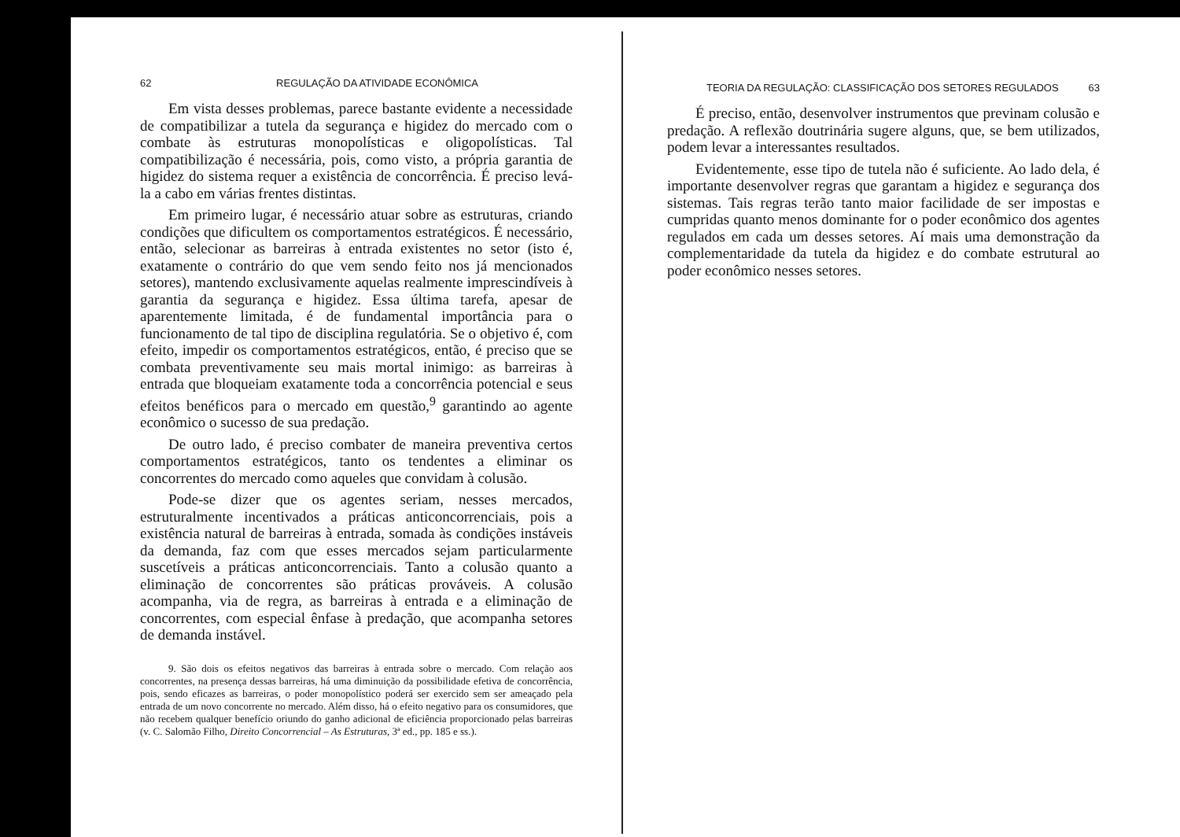62 REGULAÇÃO DA ATIVIDADE ECONÔMICA
Em vista desses problemas, parece bastante evidente a necessidade de compatibilizar a tutela da segurança e higidez do mercado com o combate às estruturas monopolísticas e oligopolísticas. Tal compatibilização é necessária, pois, como visto, a própria garantia de higidez do sistema requer a existência de concorrência. É preciso levá-la a cabo em várias frentes distintas.
Em primeiro lugar, é necessário atuar sobre as estruturas, criando condições que dificultem os comportamentos estratégicos. É necessário, então, selecionar as barreiras à entrada existentes no setor (isto é, exatamente o contrário do que vem sendo feito nos já mencionados setores), mantendo exclusivamente aquelas realmente imprescindíveis à garantia da segurança e higidez. Essa última tarefa, apesar de aparentemente limitada, é de fundamental importância para o funcionamento de tal tipo de disciplina regulatória. Se o objetivo é, com efeito, impedir os comportamentos estratégicos, então, é preciso que se combata preventivamente seu mais mortal inimigo: as barreiras à entrada que bloqueiam exatamente toda a concorrência potencial e seus efeitos benéficos para o mercado em questão,<sup>9</sup> garantindo ao agente econômico o sucesso de sua predação.
De outro lado, é preciso combater de maneira preventiva certos comportamentos estratégicos, tanto os tendentes a eliminar os concorrentes do mercado como aqueles que convidam à colusão.
Pode-se dizer que os agentes seriam, nesses mercados, estruturalmente incentivados a práticas anticoncorrenciais, pois a existência natural de barreiras à entrada, somada às condições instáveis da demanda, faz com que esses mercados sejam particularmente suscetíveis a práticas anticoncorrenciais. Tanto a colusão quanto a eliminação de concorrentes são práticas prováveis. A colusão acompanha, via de regra, as barreiras à entrada e a eliminação de concorrentes, com especial ênfase à predação, que acompanha setores de demanda instável.
9. São dois os efeitos negativos das barreiras à entrada sobre o mercado. Com relação aos concorrentes, na presença dessas barreiras, há uma diminuição da possibilidade efetiva de concorrência, pois, sendo eficazes as barreiras, o poder monopolístico poderá ser exercido sem ser ameaçado pela entrada de um novo concorrente no mercado. Além disso, há o efeito negativo para os consumidores, que não recebem qualquer benefício oriundo do ganho adicional de eficiência proporcionado pelas barreiras (v. C. Salomão Filho, Direito Concorrencial – As Estruturas, 3ª ed., pp. 185 e ss.).
TEORIA DA REGULAÇÃO: CLASSIFICAÇÃO DOS SETORES REGULADOS 63
É preciso, então, desenvolver instrumentos que previnam colusão e predação. A reflexão doutrinária sugere alguns, que, se bem utilizados, podem levar a interessantes resultados.
Evidentemente, esse tipo de tutela não é suficiente. Ao lado dela, é importante desenvolver regras que garantam a higidez e segurança dos sistemas. Tais regras terão tanto maior facilidade de ser impostas e cumpridas quanto menos dominante for o poder econômico dos agentes regulados em cada um desses setores. Aí mais uma demonstração da complementaridade da tutela da higidez e do combate estrutural ao poder econômico nesses setores.